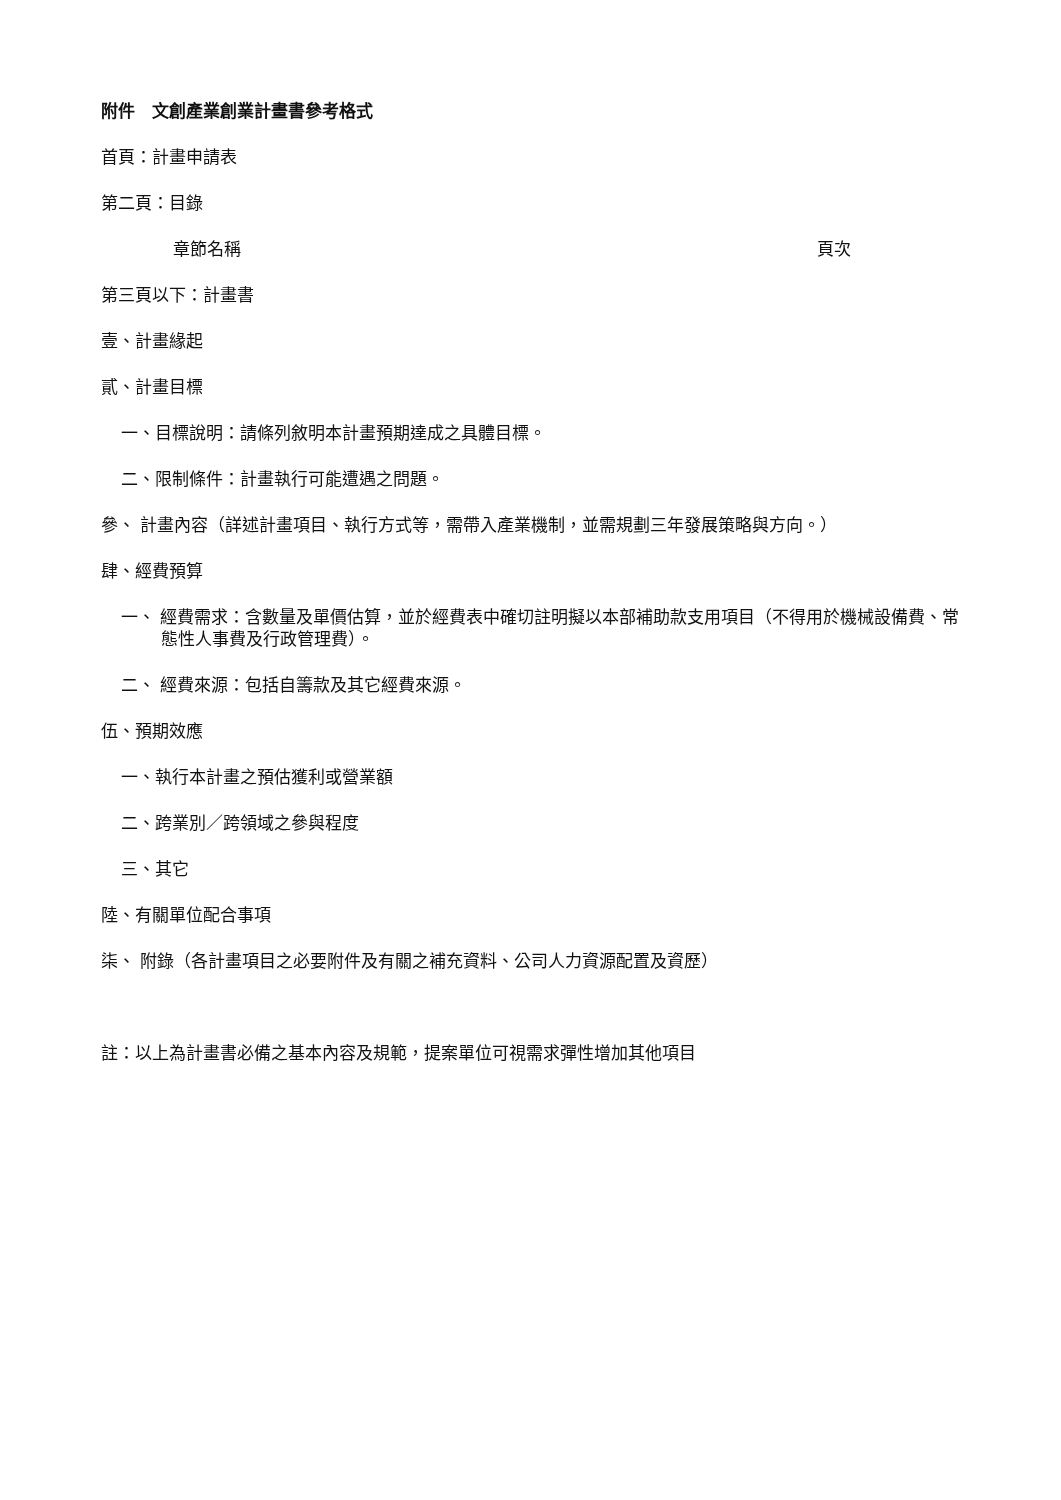附件　文創產業創業計畫書參考格式
首頁：計畫申請表
第二頁：目錄
章節名稱 頁次
第三頁以下：計畫書
壹、計畫緣起
貳、計畫目標
一、目標說明：請條列敘明本計畫預期達成之具體目標。
二、限制條件：計畫執行可能遭遇之問題。
參、 計畫內容（詳述計畫項目、執行方式等，需帶入產業機制，並需規劃三年發展策略與方向。）
肆、經費預算
一、 經費需求：含數量及單價估算，並於經費表中確切註明擬以本部補助款支用項目（不得用於機械設備費、常態性人事費及行政管理費）。
二、 經費來源：包括自籌款及其它經費來源。
伍、預期效應
一、執行本計畫之預估獲利或營業額
二、跨業別／跨領域之參與程度
三、其它
陸、有關單位配合事項
柒、 附錄（各計畫項目之必要附件及有關之補充資料、公司人力資源配置及資歷）
註：以上為計畫書必備之基本內容及規範，提案單位可視需求彈性增加其他項目